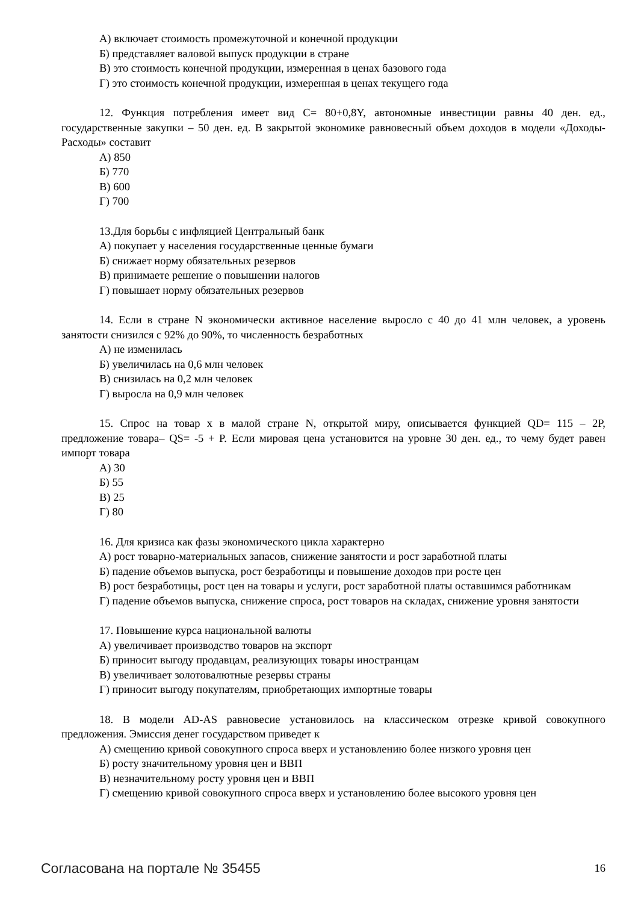А) включает стоимость промежуточной и конечной продукции
Б) представляет валовой выпуск продукции в стране
В) это стоимость конечной продукции, измеренная в ценах базового года
Г) это стоимость конечной продукции, измеренная в ценах текущего года
12. Функция потребления имеет вид C= 80+0,8Y, автономные инвестиции равны 40 ден. ед., государственные закупки – 50 ден. ед. В закрытой экономике равновесный объем доходов в модели «Доходы-Расходы» составит
А) 850
Б) 770
В) 600
Г) 700
13.Для борьбы с инфляцией Центральный банк
А) покупает у населения государственные ценные бумаги
Б) снижает норму обязательных резервов
В) принимаете решение о повышении налогов
Г) повышает норму обязательных резервов
14. Если в стране N экономически активное население выросло с 40 до 41 млн человек, а уровень занятости снизился с 92% до 90%, то численность безработных
А) не изменилась
Б) увеличилась на 0,6 млн человек
В) снизилась на 0,2 млн человек
Г) выросла на 0,9 млн человек
15. Спрос на товар x в малой стране N, открытой миру, описывается функцией QD= 115 – 2P, предложение товара– QS= -5 + P. Если мировая цена установится на уровне 30 ден. ед., то чему будет равен импорт товара
А) 30
Б) 55
В) 25
Г) 80
16. Для кризиса как фазы экономического цикла характерно
А) рост товарно-материальных запасов, снижение занятости и рост заработной платы
Б) падение объемов выпуска, рост безработицы и повышение доходов при росте цен
В) рост безработицы, рост цен на товары и услуги, рост заработной платы оставшимся работникам
Г) падение объемов выпуска, снижение спроса, рост товаров на складах, снижение уровня занятости
17. Повышение курса национальной валюты
А) увеличивает производство товаров на экспорт
Б) приносит выгоду продавцам, реализующих товары иностранцам
В) увеличивает золотовалютные резервы страны
Г) приносит выгоду покупателям, приобретающих импортные товары
18. В модели AD-AS равновесие установилось на классическом отрезке кривой совокупного предложения. Эмиссия денег государством приведет к
А) смещению кривой совокупного спроса вверх и установлению более низкого уровня цен
Б) росту значительному уровня цен и ВВП
В) незначительному росту уровня цен и ВВП
Г) смещению кривой совокупного спроса вверх и установлению более высокого уровня цен
Согласована на портале № 35455 16